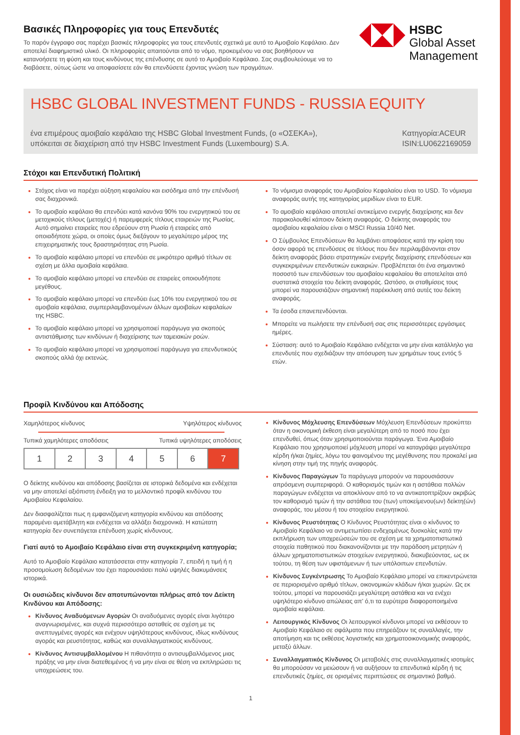Βασικές Πληροφορίες για τους Επενδυτές
Το παρόν έγγραφο σας παρέχει βασικές πληροφορίες για τους επενδυτές σχετικά με αυτό το Αμοιβαίο Κεφάλαιο. Δεν αποτελεί διαφημιστικό υλικό. Οι πληροφορίες απαιτούνται από το νόμο, προκειμένου να σας βοηθήσουν να κατανοήσετε τη φύση και τους κινδύνους της επένδυσης σε αυτό το Αμοιβαίο Κεφάλαιο. Σας συμβουλεύουμε να το διαβάσετε, ούτως ώστε να αποφασίσετε εάν θα επενδύσετε έχοντας γνώση των πραγμάτων.
HSBC
Global Asset
Management
HSBC GLOBAL INVESTMENT FUNDS - RUSSIA EQUITY
ένα επιμέρους αμοιβαίο κεφάλαιο της HSBC Global Investment Funds, (ο «ΟΣΕΚΑ»),
υπόκειται σε διαχείριση από την HSBC Investment Funds (Luxembourg) S.A.
Κατηγορία:ACEUR
ISIN:LU0622169059
Στόχοι και Επενδυτική Πολιτική
Στόχος είναι να παρέχει αύξηση κεφαλαίου και εισόδημα από την επένδυσή σας διαχρονικά.
Το αμοιβαίο κεφάλαιο θα επενδύει κατά κανόνα 90% του ενεργητικού του σε μετοχικούς τίτλους (μετοχές) ή παρεμφερείς τίτλους εταιρειών της Ρωσίας. Αυτό σημαίνει εταιρείες που εδρεύουν στη Ρωσία ή εταιρείες από οποιαδήποτε χώρα, οι οποίες όμως διεξάγουν το μεγαλύτερο μέρος της επιχειρηματικής τους δραστηριότητας στη Ρωσία.
Το αμοιβαίο κεφάλαιο μπορεί να επενδύει σε μικρότερο αριθμό τίτλων σε σχέση με άλλα αμοιβαία κεφάλαια.
Το αμοιβαίο κεφάλαιο μπορεί να επενδύει σε εταιρείες οποιουδήποτε μεγέθους.
Το αμοιβαίο κεφάλαιο μπορεί να επενδύει έως 10% του ενεργητικού του σε αμοιβαία κεφάλαια, συμπεριλαμβανομένων άλλων αμοιβαίων κεφαλαίων της HSBC.
Το αμοιβαίο κεφάλαιο μπορεί να χρησιμοποιεί παράγωγα για σκοπούς αντιστάθμισης των κινδύνων ή διαχείρισης των ταμειακών ροών.
Το αμοιβαίο κεφάλαιο μπορεί να χρησιμοποιεί παράγωγα για επενδυτικούς σκοπούς αλλά όχι εκτενώς.
Το νόμισμα αναφοράς του Αμοιβαίου Κεφαλαίου είναι το USD. Το νόμισμα αναφοράς αυτής της κατηγορίας μεριδίων είναι το EUR.
Το αμοιβαίο κεφάλαιο αποτελεί αντικείμενο ενεργής διαχείρισης και δεν παρακολουθεί κάποιον δείκτη αναφοράς. Ο δείκτης αναφοράς του αμοιβαίου κεφαλαίου είναι ο MSCI Russia 10/40 Net.
Ο Σύμβουλος Επενδύσεων θα λαμβάνει αποφάσεις κατά την κρίση του όσον αφορά τις επενδύσεις σε τίτλους που δεν περιλαμβάνονται στον δείκτη αναφοράς βάσει στρατηγικών ενεργής διαχείρισης επενδύσεων και συγκεκριμένων επενδυτικών ευκαιριών. Προβλέπεται ότι ένα σημαντικό ποσοστό των επενδύσεων του αμοιβαίου κεφαλαίου θα αποτελείται από συστατικά στοιχεία του δείκτη αναφοράς. Ωστόσο, οι σταθμίσεις τους μπορεί να παρουσιάζουν σημαντική παρέκκλιση από αυτές του δείκτη αναφοράς.
Τα έσοδα επανεπενδύονται.
Μπορείτε να πωλήσετε την επένδυσή σας στις περισσότερες εργάσιμες ημέρες.
Σύσταση: αυτό το Αμοιβαίο Κεφάλαιο ενδέχεται να μην είναι κατάλληλο για επενδυτές που σχεδιάζουν την απόσυρση των χρημάτων τους εντός 5 ετών.
Προφίλ Κινδύνου και Απόδοσης
Χαμηλότερος κίνδυνος Υψηλότερος κίνδυνος
Τυπικά χαμηλότερες αποδόσεις Τυπικά υψηλότερες αποδόσεις
| 1 | 2 | 3 | 4 | 5 | 6 | 7 |
Ο δείκτης κινδύνου και απόδοσης βασίζεται σε ιστορικά δεδομένα και ενδέχεται να μην αποτελεί αξιόπιστη ένδειξη για το μελλοντικό προφίλ κινδύνου του Αμοιβαίου Κεφαλαίου.
Δεν διασφαλίζεται πως η εμφανιζόμενη κατηγορία κινδύνου και απόδοσης παραμένει αμετάβλητη και ενδέχεται να αλλάξει διαχρονικά. Η κατώτατη κατηγορία δεν συνεπάγεται επένδυση χωρίς κίνδυνους.
Γιατί αυτό το Αμοιβαίο Κεφάλαιο είναι στη συγκεκριμένη κατηγορία;
Αυτό το Αμοιβαίο Κεφάλαιο κατατάσσεται στην κατηγορία 7, επειδή η τιμή ή η προσομοίωση δεδομένων του έχει παρουσιάσει πολύ υψηλές διακυμάνσεις ιστορικά.
Οι ουσιώδεις κίνδυνοι δεν αποτυπώνονται πλήρως από τον Δείκτη Κινδύνου και Απόδοσης:
Κίνδυνος Αναδυόμενων Αγορών Οι αναδυόμενες αγορές είναι λιγότερο αναγνωρισμένες, και συχνά περισσότερο ασταθείς σε σχέση με τις ανεπτυγμένες αγορές και ενέχουν υψηλότερους κινδύνους, ιδίως κινδύνους αγοράς και ρευστότητας, καθώς και συναλλαγματικούς κινδύνους.
Κίνδυνος Αντισυμβαλλομένου Η πιθανότητα ο αντισυμβαλλόμενος μιας πράξης να μην είναι διατεθειμένος ή να μην είναι σε θέση να εκπληρώσει τις υποχρεώσεις του.
Κίνδυνος Μόχλευσης Επενδύσεων Μόχλευση Επενδύσεων προκύπτει όταν η οικονομική έκθεση είναι μεγαλύτερη από το ποσό που έχει επενδυθεί, όπως όταν χρησιμοποιούνται παράγωγα. Ένα Αμοιβαίο Κεφάλαιο που χρησιμοποιεί μόχλευση μπορεί να καταγράψει μεγαλύτερα κέρδη ή/και ζημίες, λόγω του φαινομένου της μεγέθυνσης που προκαλεί μια κίνηση στην τιμή της πηγής αναφοράς.
Κίνδυνος Παραγώγων Τα παράγωγα μπορούν να παρουσιάσουν απρόσμενη συμπεριφορά. Ο καθορισμός τιμών και η αστάθεια πολλών παραγώγων ενδέχεται να αποκλίνουν από το να αντικατοπτρίζουν ακριβώς τον καθορισμό τιμών ή την αστάθεια του (των) υποκείμενου(ων) δείκτη(ών) αναφοράς, του μέσου ή του στοιχείου ενεργητικού.
Κίνδυνος Ρευστότητας Ο Κίνδυνος Ρευστότητας είναι ο κίνδυνος το Αμοιβαίο Κεφάλαιο να αντιμετωπίσει ενδεχομένως δυσκολίες κατά την εκπλήρωση των υποχρεώσεών του σε σχέση με τα χρηματοπιστωτικά στοιχεία παθητικού που διακανονίζονται με την παράδοση μετρητών ή άλλων χρηματοπιστωτικών στοιχείων ενεργητικού, διακυβεύοντας, ως εκ τούτου, τη θέση των υφιστάμενων ή των υπόλοιπων επενδυτών.
Κίνδυνος Συγκέντρωσης Το Αμοιβαίο Κεφάλαιο μπορεί να επικεντρώνεται σε περιορισμένο αριθμό τίτλων, οικονομικών κλάδων ή/και χωρών. Ως εκ τούτου, μπορεί να παρουσιάζει μεγαλύτερη αστάθεια και να ενέχει υψηλότερο κίνδυνο απώλειας απ' ό,τι τα ευρύτερα διαφοροποιημένα αμοιβαία κεφάλαια.
Λειτουργικός Κίνδυνος Οι λειτουργικοί κίνδυνοι μπορεί να εκθέσουν το Αμοιβαίο Κεφάλαιο σε σφάλματα που επηρεάζουν τις συναλλαγές, την αποτίμηση και τις εκθέσεις λογιστικής και χρηματοοικονομικής αναφοράς, μεταξύ άλλων.
Συναλλαγματικός Κίνδυνος Οι μεταβολές στις συναλλαγματικές ισοτιμίες θα μπορούσαν να μειώσουν ή να αυξήσουν τα επενδυτικά κέρδη ή τις επενδυτικές ζημίες, σε ορισμένες περιπτώσεις σε σημαντικό βαθμό.
1